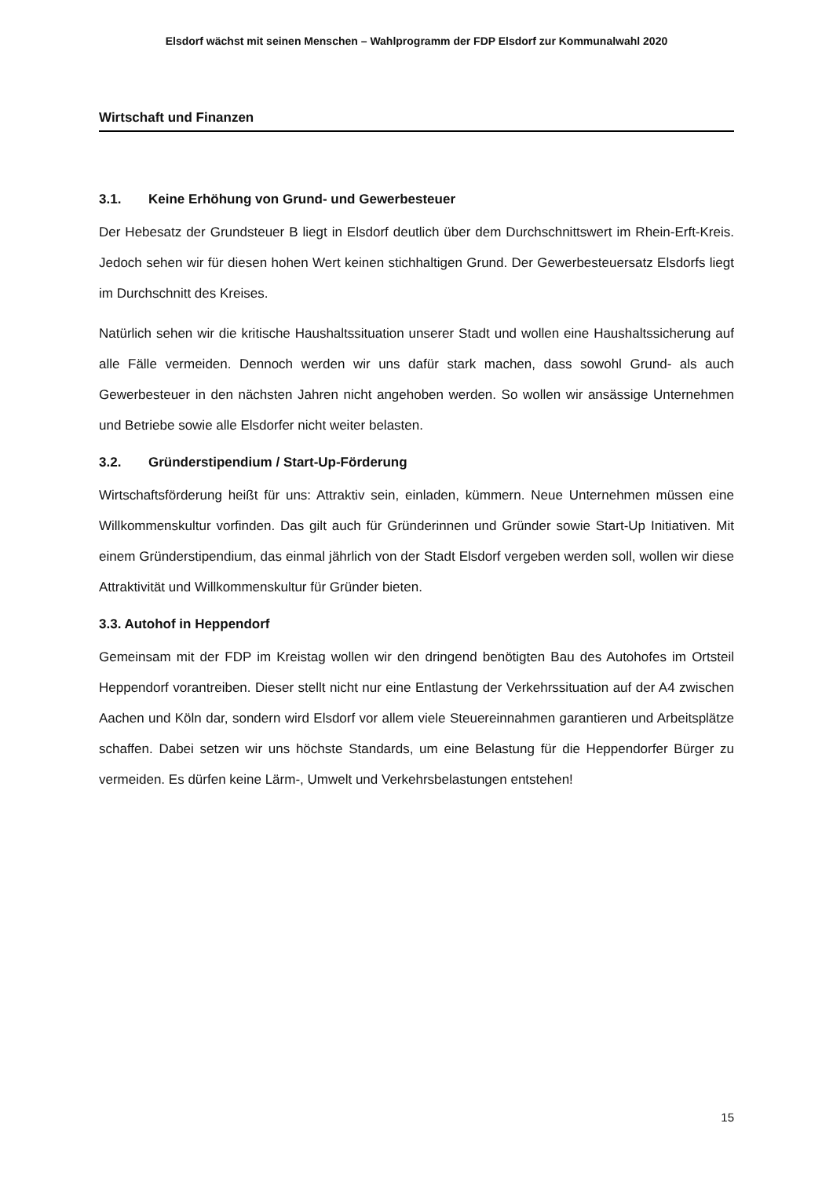Elsdorf wächst mit seinen Menschen – Wahlprogramm der FDP Elsdorf zur Kommunalwahl 2020
Wirtschaft und Finanzen
3.1. Keine Erhöhung von Grund- und Gewerbesteuer
Der Hebesatz der Grundsteuer B liegt in Elsdorf deutlich über dem Durchschnittswert im Rhein-Erft-Kreis. Jedoch sehen wir für diesen hohen Wert keinen stichhaltigen Grund. Der Gewerbesteuersatz Elsdorfs liegt im Durchschnitt des Kreises.
Natürlich sehen wir die kritische Haushaltssituation unserer Stadt und wollen eine Haushaltssicherung auf alle Fälle vermeiden. Dennoch werden wir uns dafür stark machen, dass sowohl Grund- als auch Gewerbesteuer in den nächsten Jahren nicht angehoben werden. So wollen wir ansässige Unternehmen und Betriebe sowie alle Elsdorfer nicht weiter belasten.
3.2. Gründerstipendium / Start-Up-Förderung
Wirtschaftsförderung heißt für uns: Attraktiv sein, einladen, kümmern. Neue Unternehmen müssen eine Willkommenskultur vorfinden. Das gilt auch für Gründerinnen und Gründer sowie Start-Up Initiativen. Mit einem Gründerstipendium, das einmal jährlich von der Stadt Elsdorf vergeben werden soll, wollen wir diese Attraktivität und Willkommenskultur für Gründer bieten.
3.3. Autohof in Heppendorf
Gemeinsam mit der FDP im Kreistag wollen wir den dringend benötigten Bau des Autohofes im Ortsteil Heppendorf vorantreiben. Dieser stellt nicht nur eine Entlastung der Verkehrssituation auf der A4 zwischen Aachen und Köln dar, sondern wird Elsdorf vor allem viele Steuereinnahmen garantieren und Arbeitsplätze schaffen. Dabei setzen wir uns höchste Standards, um eine Belastung für die Heppendorfer Bürger zu vermeiden. Es dürfen keine Lärm-, Umwelt und Verkehrsbelastungen entstehen!
15